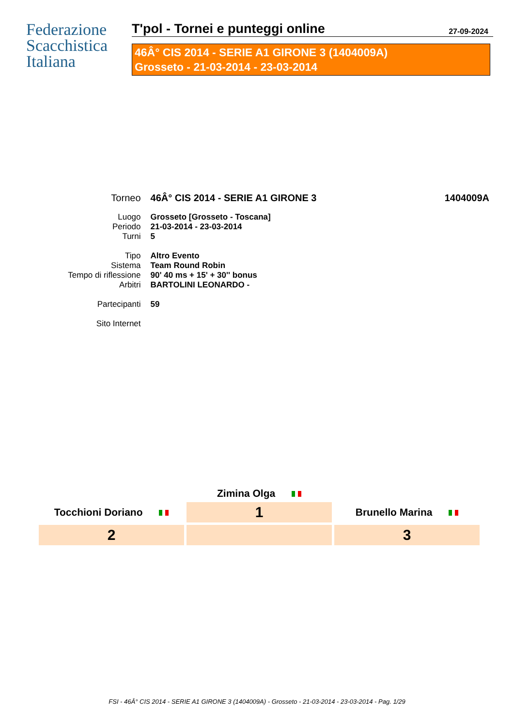Federazione
Scacchistica
Italiana
T'pol - Tornei e punteggi online 27-09-2024
46Â° CIS 2014 - SERIE A1 GIRONE 3 (1404009A)
Grosseto - 21-03-2014 - 23-03-2014
| Torneo | 46Â° CIS 2014 - SERIE A1 GIRONE 3 | 1404009A |
| Luogo | Grosseto [Grosseto - Toscana] | |
| Periodo | 21-03-2014 - 23-03-2014 | |
| Turni | 5 | |
| Tipo | Altro Evento | |
| Sistema | Team Round Robin | |
| Tempo di riflessione | 90' 40 ms + 15' + 30'' bonus | |
| Arbitri | BARTOLINI LEONARDO - | |
| Partecipanti | 59 | |
| Sito Internet | | |
| | Zimina Olga | |
| Tocchioni Doriano | 1 | Brunello Marina |
| 2 | | 3 |
FSI - 46Â° CIS 2014 - SERIE A1 GIRONE 3 (1404009A) - Grosseto - 21-03-2014 - 23-03-2014 - Pag. 1/29